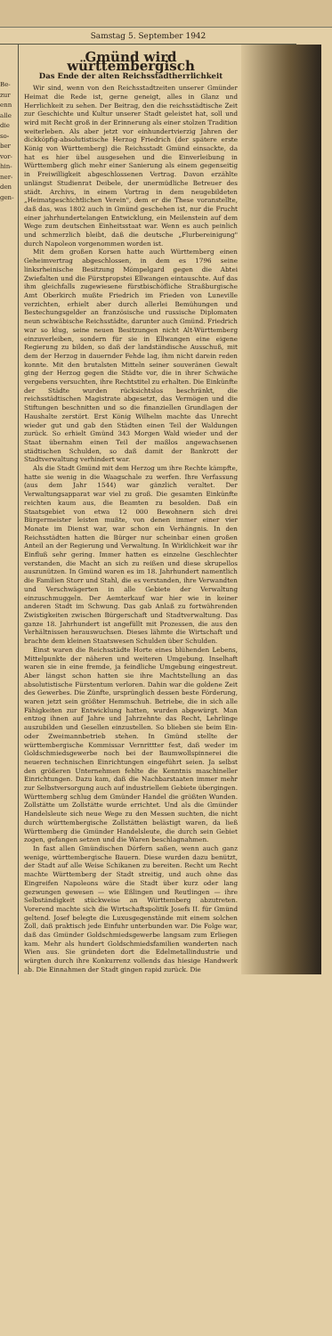Samstag 5. September 1942
Be-
zur
enn
alle
die
so-
ber
vor-
hin-
ner-
den
gen-
Gmünd wird württembergisch
Das Ende der alten Reichsstadtherrlichkeit
Wir sind, wenn von den Reichsstadtzeiten unserer Gmünder Heimat die Rede ist, gerne geneigt, alles in Glanz und Herrlichkeit zu sehen. Der Beitrag, den die reichsstädtische Zeit zur Geschichte und Kultur unserer Stadt geleistet hat, soll und wird mit Recht groß in der Erinnerung als einer stolzen Tradition weiterleben. Als aber jetzt vor einhundertvierzig Jahren der dickköpfig-absolutistische Herzog Friedrich (der spätere erste König von Württemberg) die Reichsstadt Gmünd einsackte, da hat es hier übel ausgesehen und die Einverleibung in Württemberg glich mehr einer Sanierung als einem gegenseitig in Freiwilligkeit abgeschlossenen Vertrag. Davon erzählte unlängst Studienrat Deibele, der unermüdliche Betreuer des städt. Archivs, in einem Vortrag in dem neugebildeten „Heimatgeschichtlichen Verein", dem er die These voranstellte, daß das, was 1802 auch in Gmünd geschehen ist, nur die Frucht einer jahrhundertelangen Entwicklung, ein Meilenstein auf dem Wege zum deutschen Einheitsstaat war. Wenn es auch peinlich und schmerzlich bleibt, daß die deutsche „Flurbereinigung" durch Napoleon vorgenommen worden ist.
Mit dem großen Korsen hatte auch Württemberg einen Geheimvertrag abgeschlossen, in dem es 1796 seine linksrheinische Besitzung Mömpelgard gegen die Abtei Zwiefalten und die Fürstpropstei Ellwangen eintauschte. Auf das ihm gleichfalls zugewiesene fürstbischöfliche Straßburgische Amt Oberkirch mußte Friedrich im Frieden von Luneville verzichten, erhielt aber durch allerlei Bemühungen und Bestechungsgelder an französische und russische Diplomaten neun schwäbische Reichsstädte, darunter auch Gmünd. Friedrich war so klug, seine neuen Besitzungen nicht Alt-Württemberg einzuverleiben, sondern für sie in Ellwangen eine eigene Regierung zu bilden, so daß der landständische Ausschuß, mit dem der Herzog in dauernder Fehde lag, ihm nicht darein reden konnte. Mit den brutalsten Mitteln seiner souveränen Gewalt ging der Herzog gegen die Städte vor, die in ihrer Schwäche vergebens versuchten, ihre Rechtstitel zu erhalten. Die Einkünfte der Städte wurden rücksichtslos beschränkt, die reichsstädtischen Magistrate abgesetzt, das Vermögen und die Stiftungen beschnitten und so die finanziellen Grundlagen der Haushalte zerstört. Erst König Wilhelm machte das Unrecht wieder gut und gab den Städten einen Teil der Waldungen zurück. So erhielt Gmünd 343 Morgen Wald wieder und der Staat übernahm einen Teil der maßlos angewachsenen städtischen Schulden, so daß damit der Bankrott der Stadtverwaltung verhindert war.
Als die Stadt Gmünd mit dem Herzog um ihre Rechte kämpfte, hatte sie wenig in die Waagschale zu werfen. Ihre Verfassung (aus dem Jahr 1544) war gänzlich veraltet. Der Verwaltungsapparat war viel zu groß. Die gesamten Einkünfte reichten kaum aus, die Beamten zu besolden. Daß ein Staatsgebiet von etwa 12 000 Bewohnern sich drei Bürgermeister leisten mußte, von denen immer einer vier Monate im Dienst war, war schon ein Verhängnis. In den Reichsstädten hatten die Bürger nur scheinbar einen großen Anteil an der Regierung und Verwaltung. In Wirklichkeit war ihr Einfluß sehr gering. Immer hatten es einzelne Geschlechter verstanden, die Macht an sich zu reißen und diese skrupellos auszunützen. In Gmünd waren es im 18. Jahrhundert namentlich die Familien Storr und Stahl, die es verstanden, ihre Verwandten und Verschwägerten in alle Gebiete der Verwaltung einzuschmuggeln. Der Aemterkauf war hier wie in keiner anderen Stadt im Schwung. Das gab Anlaß zu fortwährenden Zwistigkeiten zwischen Bürgerschaft und Stadtverwaltung. Das ganze 18. Jahrhundert ist angefüllt mit Prozessen, die aus den Verhältnissen herauswuchsen. Dieses lähmte die Wirtschaft und brachte dem kleinen Staatswesen Schulden über Schulden.
Einst waren die Reichsstädte Horte eines blühenden Lebens, Mittelpunkte der näheren und weiteren Umgebung. Inselhaft waren sie in eine fremde, ja feindliche Umgebung eingestreut. Aber längst schon hatten sie ihre Machtstellung an das absolutistische Fürstentum verloren. Dahin war die goldene Zeit des Gewerbes. Die Zünfte, ursprünglich dessen beste Förderung, waren jetzt sein größter Hemmschuh. Betriebe, die in sich alle Fähigkeiten zur Entwicklung hatten, wurden abgewürgt. Man entzog ihnen auf Jahre und Jahrzehnte das Recht, Lehrlinge auszubilden und Gesellen einzustellen. So blieben sie beim Ein- oder Zweimannbetrieb stehen. In Gmünd stellte der württembergische Kommissar Vernrittter fest, daß weder im Goldschmiedsgewerbe noch bei der Baumwollspinnerei die neueren technischen Einrichtungen eingeführt seien. Ja selbst den größeren Unternehmen fehlte die Kenntnis maschineller Einrichtungen. Dazu kam, daß die Nachbarstaaten immer mehr zur Selbstversorgung auch auf industriellem Gebiete übergingen. Württemberg schlug dem Gmünder Handel die größten Wunden. Zollstätte um Zollstätte wurde errichtet. Und als die Gmünder Handelsleute sich neue Wege zu den Messen suchten, die nicht durch württembergische Zollstätten belästigt waren, da ließ Württemberg die Gmünder Handelsleute, die durch sein Gebiet zogen, gefangen setzen und die Waren beschlagnahmen.
In fast allen Gmündischen Dörfern saßen, wenn auch ganz wenige, württembergische Bauern. Diese wurden dazu benützt, der Stadt auf alle Weise Schikanen zu bereiten. Recht um Recht machte Württemberg der Stadt streitig, und auch ohne das Eingreifen Napoleons wäre die Stadt über kurz oder lang gezwungen gewesen — wie Eßlingen und Reutlingen — ihre Selbständigkeit stückweise an Württemberg abzutreten. Vorerend machte sich die Wirtschaftspolitik Josefs II. für Gmünd geltend. Josef belegte die Luxusgegenstände mit einem solchen Zoll, daß praktisch jede Einfuhr unterbunden war. Die Folge war, daß das Gmünder Goldschmiedsgewerbe langsam zum Erliegen kam. Mehr als hundert Goldschmiedsfamilien wanderten nach Wien aus. Sie gründeten dort die Edelmetallindustrie und würgten durch ihre Konkurrenz vollends das hiesige Handwerk ab. Die Einnahmen der Stadt gingen rapid zurück. Die